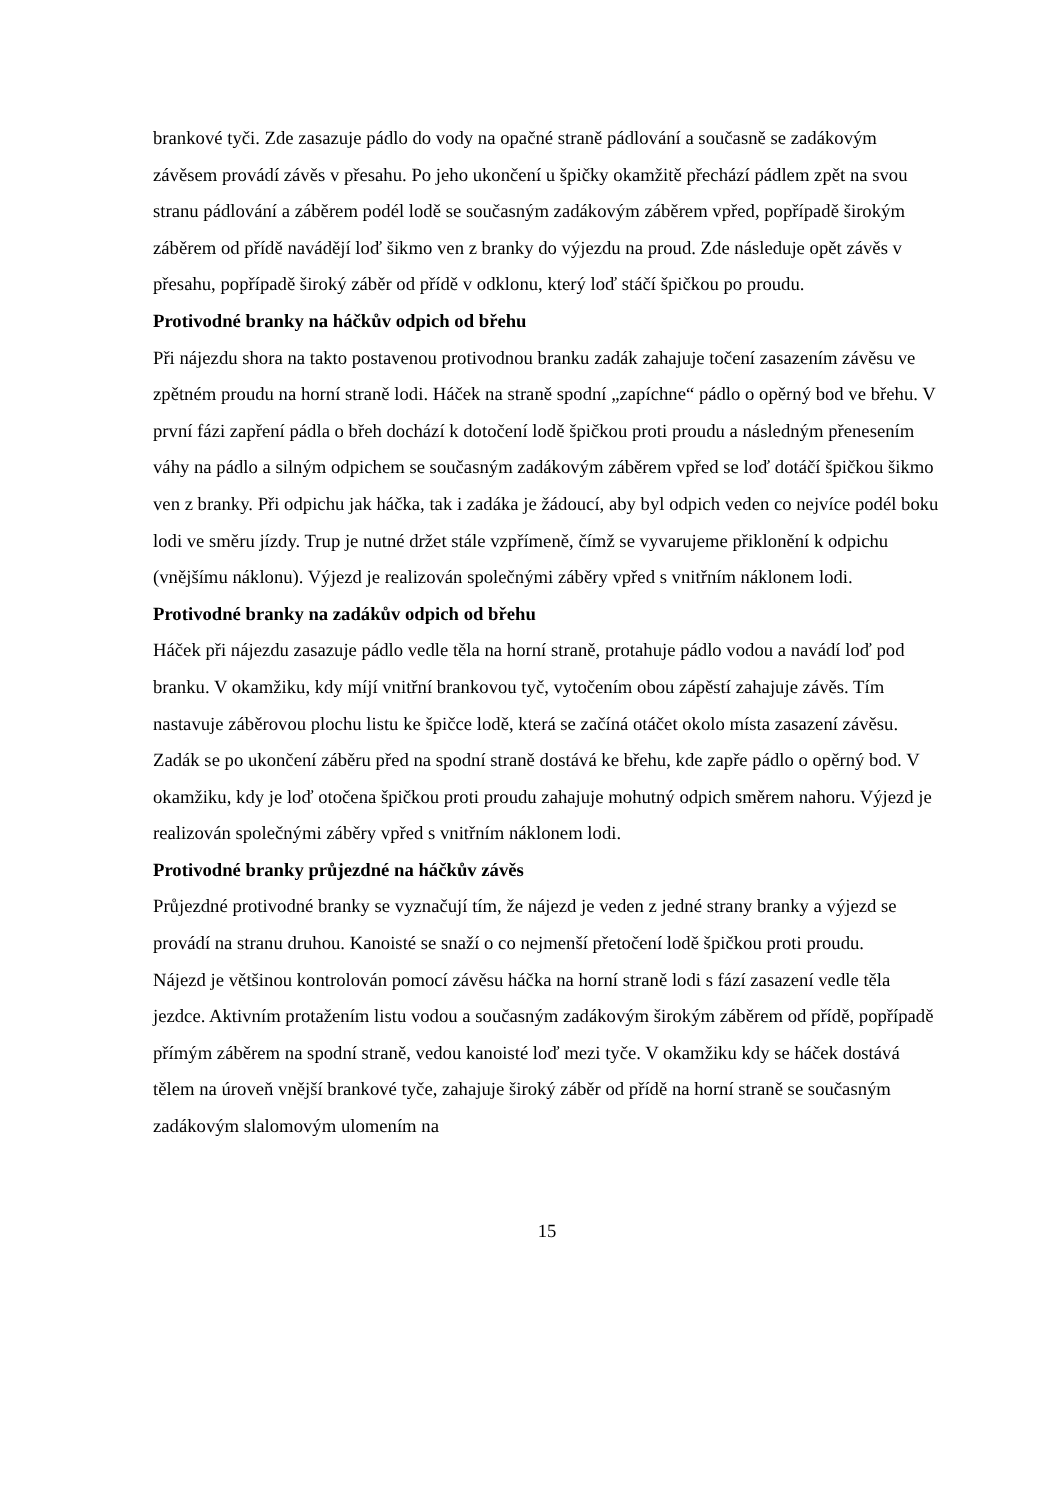brankové tyči. Zde zasazuje pádlo do vody na opačné straně pádlování a současně se zadákovým závěsem provádí závěs v přesahu. Po jeho ukončení u špičky okamžitě přechází pádlem zpět na svou stranu pádlování a záběrem podél lodě se současným zadákovým záběrem vpřed, popřípadě širokým záběrem od přídě navádějí loď šikmo ven z branky do výjezdu na proud. Zde následuje opět závěs v přesahu, popřípadě široký záběr od přídě v odklonu, který loď stáčí špičkou po proudu.
Protivodné branky na háčkův odpich od břehu
Při nájezdu shora na takto postavenou protivodnou branku zadák zahajuje točení zasazením závěsu ve zpětném proudu na horní straně lodi. Háček na straně spodní „zapíchne“ pádlo o opěrný bod ve břehu. V první fázi zapření pádla o břeh dochází k dotočení lodě špičkou proti proudu a následným přenesením váhy na pádlo a silným odpichem se současným zadákovým záběrem vpřed se loď dotáčí špičkou šikmo ven z branky. Při odpichu jak háčka, tak i zadáka je žádoucí, aby byl odpich veden co nejvíce podél boku lodi ve směru jízdy. Trup je nutné držet stále vzpřímeně, čímž se vyvarujeme přiklonění k odpichu (vnějšímu náklonu). Výjezd je realizován společnými záběry vpřed s vnitřním náklonem lodi.
Protivodné branky na zadákův odpich od břehu
Háček při nájezdu zasazuje pádlo vedle těla na horní straně, protahuje pádlo vodou a navádí loď pod branku. V okamžiku, kdy míjí vnitřní brankovou tyč, vytočením obou zápěstí zahajuje závěs. Tím nastavuje záběrovou plochu listu ke špičce lodě, která se začíná otáčet okolo místa zasazení závěsu. Zadák se po ukončení záběru před na spodní straně dostává ke břehu, kde zapře pádlo o opěrný bod. V okamžiku, kdy je loď otočena špičkou proti proudu zahajuje mohutný odpich směrem nahoru. Výjezd je realizován společnými záběry vpřed s vnitřním náklonem lodi.
Protivodné branky průjezdné na háčkův závěs
Průjezdné protivodné branky se vyznačují tím, že nájezd je veden z jedné strany branky a výjezd se provádí na stranu druhou. Kanoisté se snaží o co nejmenší přetočení lodě špičkou proti proudu.
Nájezd je většinou kontrolován pomocí závěsu háčka na horní straně lodi s fází zasazení vedle těla jezdce. Aktivním protažením listu vodou a současným zadákovým širokým záběrem od přídě, popřípadě přímým záběrem na spodní straně, vedou kanoisté loď mezi tyče. V okamžiku kdy se háček dostává tělem na úroveň vnější brankové tyče, zahajuje široký záběr od přídě na horní straně se současným zadákovým slalomovým ulomením na
15